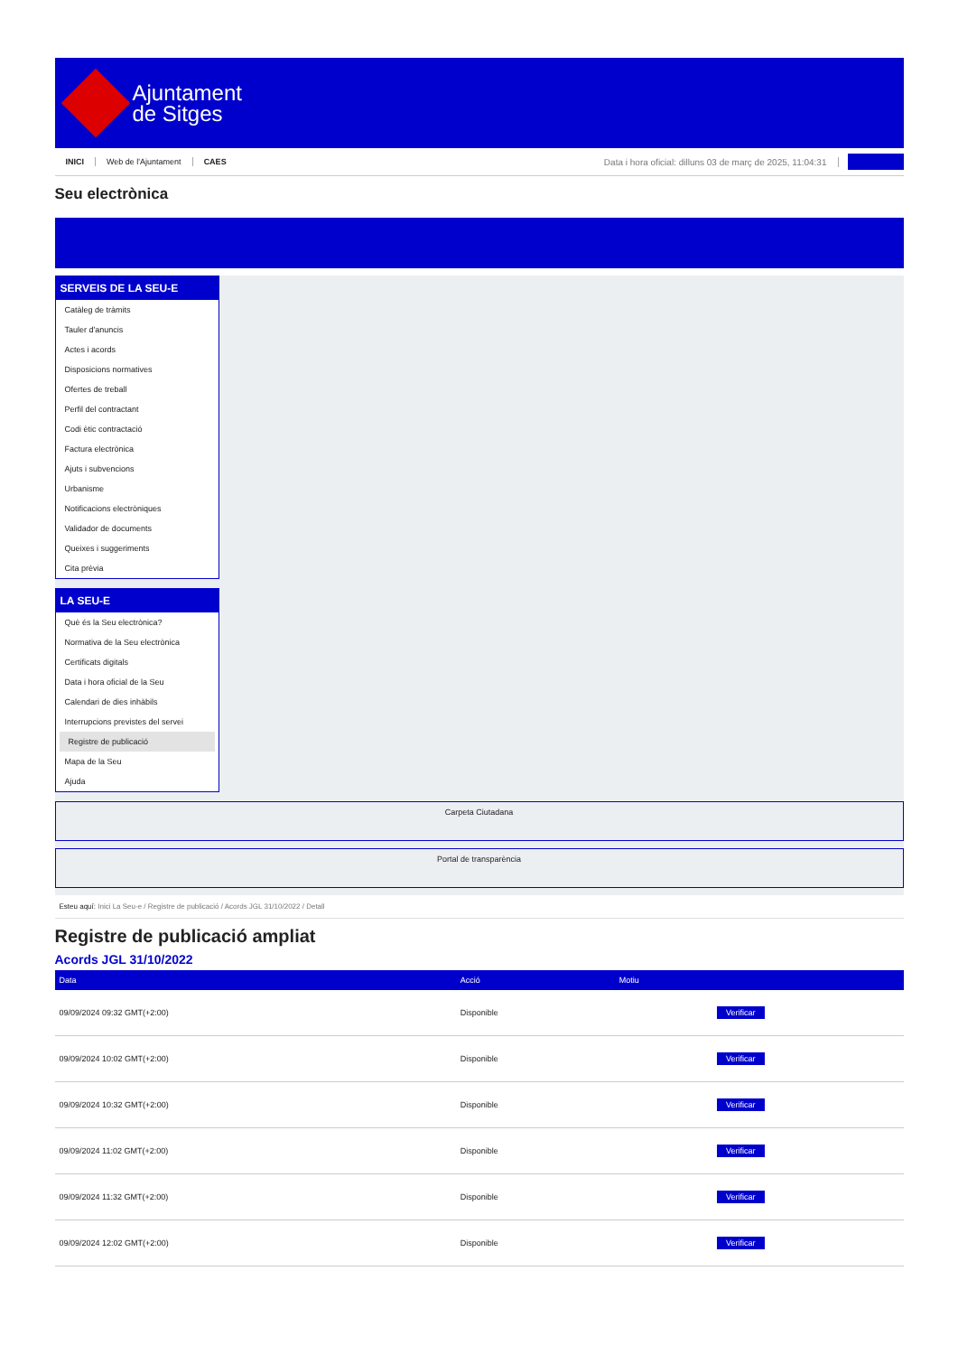Ajuntament
de Sitges
INICI Web de l'Ajuntament CAES Data i hora oficial: dilluns 03 de març de 2025, 11:04:31
Seu electrònica
SERVEIS DE LA SEU-E
Catàleg de tràmits
Tauler d'anuncis
Actes i acords
Disposicions normatives
Ofertes de treball
Perfil del contractant
Codi ètic contractació
Factura electrònica
Ajuts i subvencions
Urbanisme
Notificacions electròniques
Validador de documents
Queixes i suggeriments
Cita prèvia
LA SEU-E
Què és la Seu electrònica?
Normativa de la Seu electrònica
Certificats digitals
Data i hora oficial de la Seu
Calendari de dies inhàbils
Interrupcions previstes del servei
Registre de publicació
Mapa de la Seu
Ajuda
Carpeta Ciutadana
Portal de transparència
Esteu aquí: Inici La Seu-e / Registre de publicació / Acords JGL 31/10/2022 / Detall
Registre de publicació ampliat
Acords JGL 31/10/2022
| Data | Acció | Motiu | |
| --- | --- | --- | --- |
| 09/09/2024 09:32 GMT(+2:00) | Disponible | | Verificar |
| 09/09/2024 10:02 GMT(+2:00) | Disponible | | Verificar |
| 09/09/2024 10:32 GMT(+2:00) | Disponible | | Verificar |
| 09/09/2024 11:02 GMT(+2:00) | Disponible | | Verificar |
| 09/09/2024 11:32 GMT(+2:00) | Disponible | | Verificar |
| 09/09/2024 12:02 GMT(+2:00) | Disponible | | Verificar |